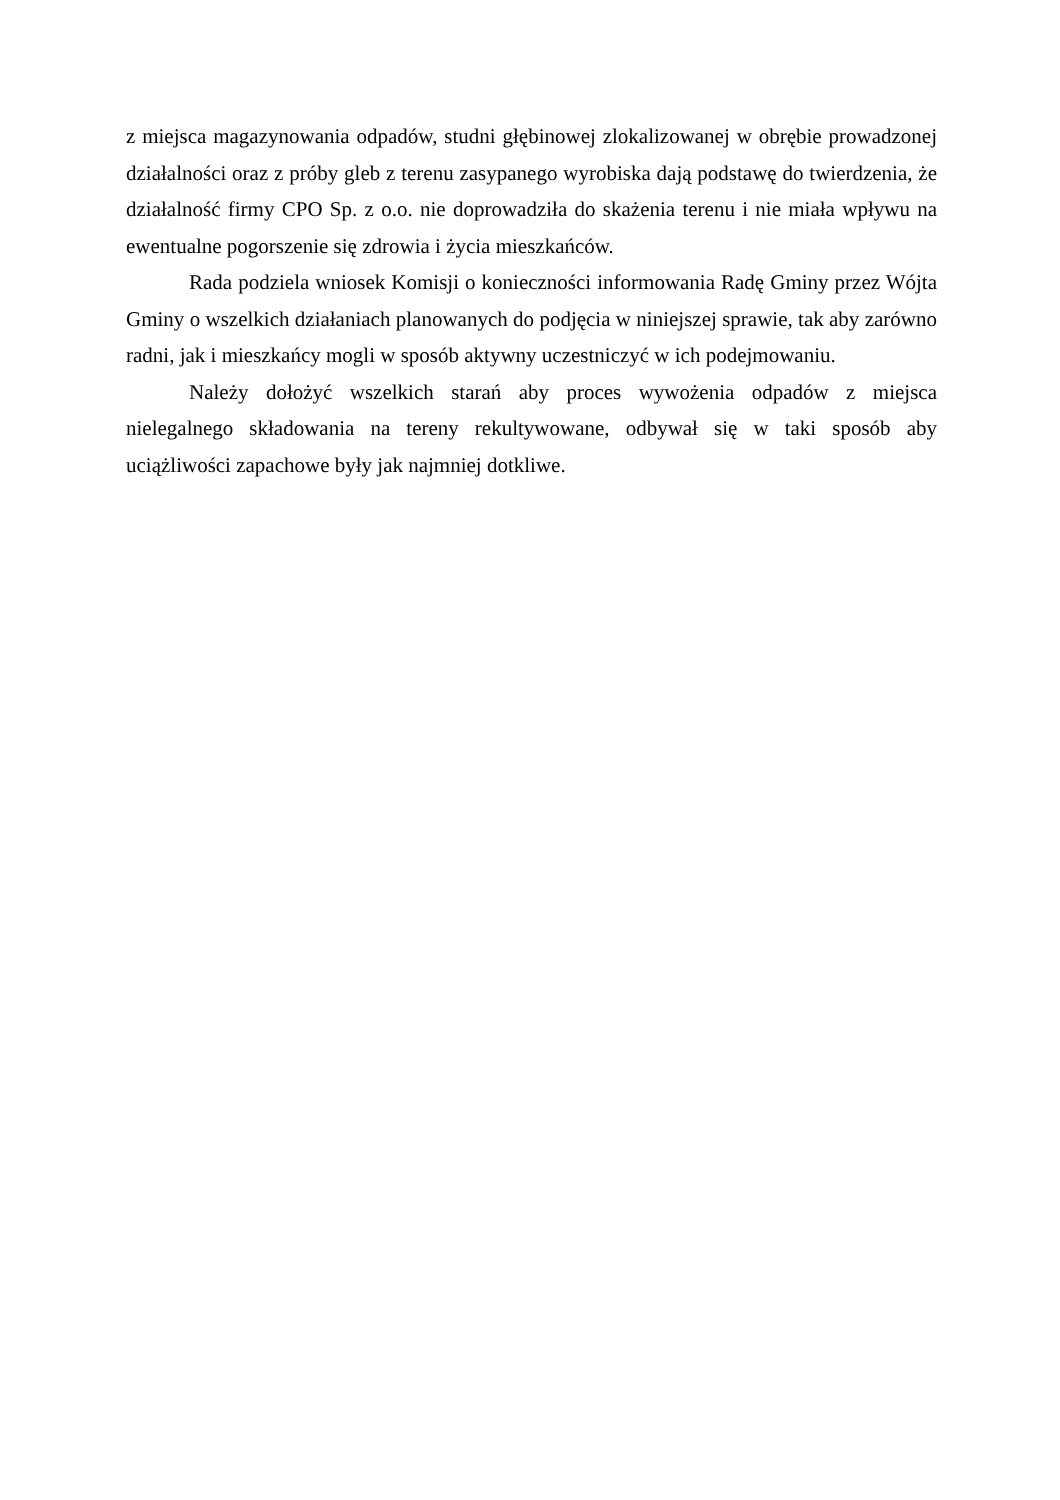z miejsca magazynowania odpadów, studni głębinowej zlokalizowanej w obrębie prowadzonej działalności oraz z próby gleb z terenu zasypanego wyrobiska dają podstawę do twierdzenia, że działalność firmy CPO Sp. z o.o. nie doprowadziła do skażenia terenu i nie miała wpływu na ewentualne pogorszenie się zdrowia i życia mieszkańców.
Rada podziela wniosek Komisji o konieczności informowania Radę Gminy przez Wójta Gminy o wszelkich działaniach planowanych do podjęcia w niniejszej sprawie, tak aby zarówno radni, jak i mieszkańcy mogli w sposób aktywny uczestniczyć w ich podejmowaniu.
Należy dołożyć wszelkich starań aby proces wywożenia odpadów z miejsca nielegalnego składowania na tereny rekultywowane, odbywał się w taki sposób aby uciążliwości zapachowe były jak najmniej dotkliwe.